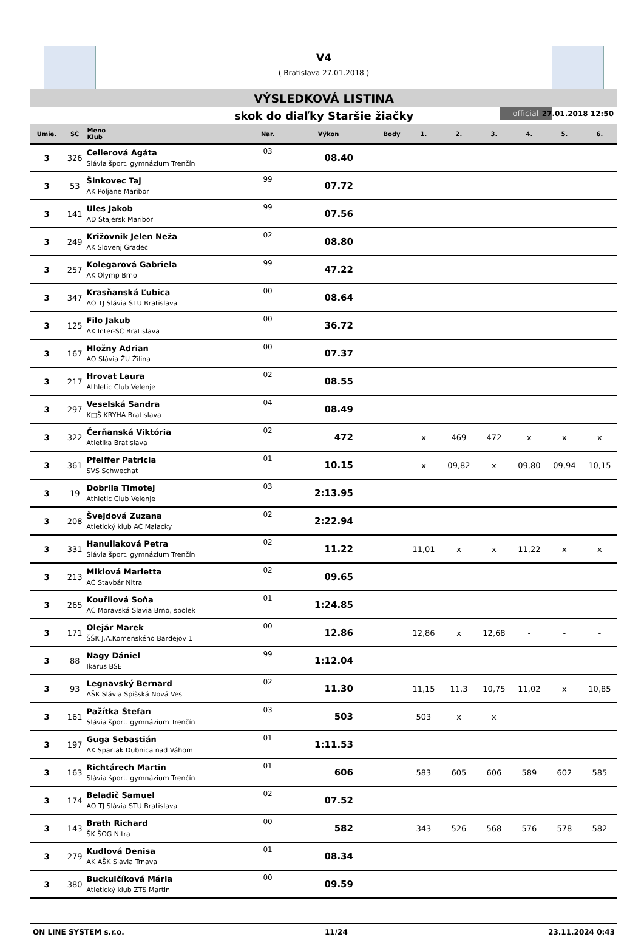V4
( Bratislava 27.01.2018 )
VÝSLEDKOVÁ LISTINA
skok do diaľky Staršie žiačky official 27.01.2018 12:50
| Umie. | SČ | Meno Klub | Nar. | Výkon | Body | 1. | 2. | 3. | 4. | 5. | 6. |
| --- | --- | --- | --- | --- | --- | --- | --- | --- | --- | --- | --- |
| 3 | 326 | Cellerová Agáta Slávia šport. gymnázium Trenčín | 03 | 08.40 | | | | | | | |
| 3 | 53 | Šinkovec Taj AK Poljane Maribor | 99 | 07.72 | | | | | | | |
| 3 | 141 | Ules Jakob AD Štajersk Maribor | 99 | 07.56 | | | | | | | |
| 3 | 249 | Križovnik Jelen Neža AK Slovenj Gradec | 02 | 08.80 | | | | | | | |
| 3 | 257 | Kolegarová Gabriela AK Olymp Brno | 99 | 47.22 | | | | | | | |
| 3 | 347 | Krasňanská Ľubica AO TJ Slávia STU Bratislava | 00 | 08.64 | | | | | | | |
| 3 | 125 | Filo Jakub AK Inter-SC Bratislava | 00 | 36.72 | | | | | | | |
| 3 | 167 | Hložny Adrian AO Slávia ŽU Žilina | 00 | 07.37 | | | | | | | |
| 3 | 217 | Hrovat Laura Athletic Club Velenje | 02 | 08.55 | | | | | | | |
| 3 | 297 | Veselská Sandra K□Š KRYHA Bratislava | 04 | 08.49 | | | | | | | |
| 3 | 322 | Čerňanská Viktória Atletika Bratislava | 02 | 472 | | x | 469 | 472 | x | x | x |
| 3 | 361 | Pfeiffer Patricia SVS Schwechat | 01 | 10.15 | | x | 09,82 | x | 09,80 | 09,94 | 10,15 |
| 3 | 19 | Dobrila Timotej Athletic Club Velenje | 03 | 2:13.95 | | | | | | | |
| 3 | 208 | Švejdová Zuzana Atletický klub AC Malacky | 02 | 2:22.94 | | | | | | | |
| 3 | 331 | Hanuliaková Petra Slávia šport. gymnázium Trenčín | 02 | 11.22 | | 11,01 | x | x | 11,22 | x | x |
| 3 | 213 | Miklová Marietta AC Stavbár Nitra | 02 | 09.65 | | | | | | | |
| 3 | 265 | Kouřilová Soňa AC Moravská Slavia Brno, spolek | 01 | 1:24.85 | | | | | | | |
| 3 | 171 | Olejár Marek ŠŠK J.A.Komenského Bardejov 1 | 00 | 12.86 | | 12,86 | x | 12,68 | - | - | - |
| 3 | 88 | Nagy Dániel Ikarus BSE | 99 | 1:12.04 | | | | | | | |
| 3 | 93 | Legnavský Bernard AŠK Slávia Spišská Nová Ves | 02 | 11.30 | | 11,15 | 11,3 | 10,75 | 11,02 | x | 10,85 |
| 3 | 161 | Pažítka Štefan Slávia šport. gymnázium Trenčín | 03 | 503 | | 503 | x | x | | | |
| 3 | 197 | Guga Sebastián AK Spartak Dubnica nad Váhom | 01 | 1:11.53 | | | | | | | |
| 3 | 163 | Richtárech Martin Slávia šport. gymnázium Trenčín | 01 | 606 | | 583 | 605 | 606 | 589 | 602 | 585 |
| 3 | 174 | Beladič Samuel AO TJ Slávia STU Bratislava | 02 | 07.52 | | | | | | | |
| 3 | 143 | Brath Richard ŠK ŠOG Nitra | 00 | 582 | | 343 | 526 | 568 | 576 | 578 | 582 |
| 3 | 279 | Kudlová Denisa AK AŠK Slávia Trnava | 01 | 08.34 | | | | | | | |
| 3 | 380 | Buckulčíková Mária Atletický klub ZTS Martin | 00 | 09.59 | | | | | | | |
ON LINE SYSTEM s.r.o. 11/24 23.11.2024 0:43